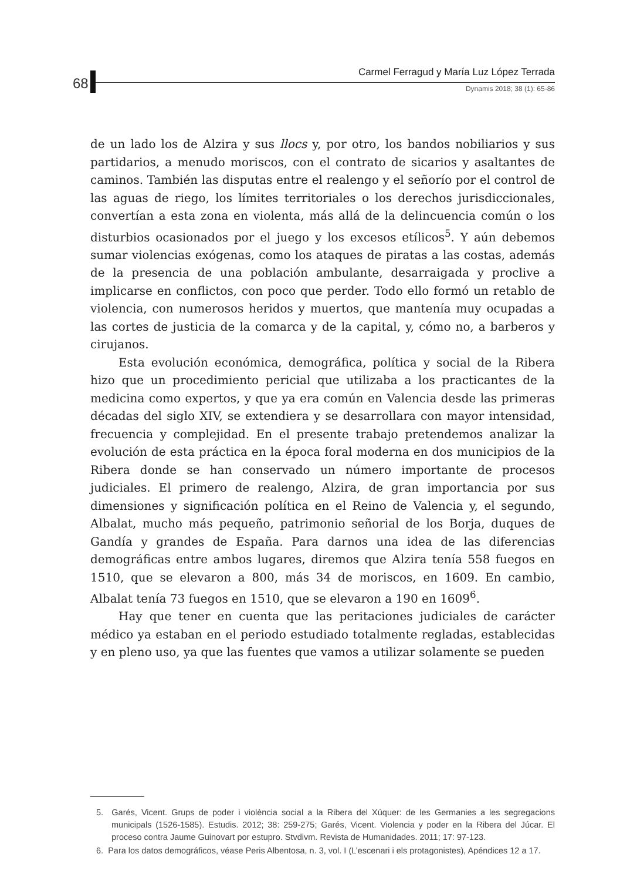68
Carmel Ferragud y María Luz López Terrada
Dynamis 2018; 38 (1): 65-86
de un lado los de Alzira y sus llocs y, por otro, los bandos nobiliarios y sus partidarios, a menudo moriscos, con el contrato de sicarios y asaltantes de caminos. También las disputas entre el realengo y el señorío por el control de las aguas de riego, los límites territoriales o los derechos jurisdiccionales, convertían a esta zona en violenta, más allá de la delincuencia común o los disturbios ocasionados por el juego y los excesos etílicos<sup>5</sup>. Y aún debemos sumar violencias exógenas, como los ataques de piratas a las costas, además de la presencia de una población ambulante, desarraigada y proclive a implicarse en conflictos, con poco que perder. Todo ello formó un retablo de violencia, con numerosos heridos y muertos, que mantenía muy ocupadas a las cortes de justicia de la comarca y de la capital, y, cómo no, a barberos y cirujanos.
Esta evolución económica, demográfica, política y social de la Ribera hizo que un procedimiento pericial que utilizaba a los practicantes de la medicina como expertos, y que ya era común en Valencia desde las primeras décadas del siglo XIV, se extendiera y se desarrollara con mayor intensidad, frecuencia y complejidad. En el presente trabajo pretendemos analizar la evolución de esta práctica en la época foral moderna en dos municipios de la Ribera donde se han conservado un número importante de procesos judiciales. El primero de realengo, Alzira, de gran importancia por sus dimensiones y significación política en el Reino de Valencia y, el segundo, Albalat, mucho más pequeño, patrimonio señorial de los Borja, duques de Gandía y grandes de España. Para darnos una idea de las diferencias demográficas entre ambos lugares, diremos que Alzira tenía 558 fuegos en 1510, que se elevaron a 800, más 34 de moriscos, en 1609. En cambio, Albalat tenía 73 fuegos en 1510, que se elevaron a 190 en 1609<sup>6</sup>.
Hay que tener en cuenta que las peritaciones judiciales de carácter médico ya estaban en el periodo estudiado totalmente regladas, establecidas y en pleno uso, ya que las fuentes que vamos a utilizar solamente se pueden
5. Garés, Vicent. Grups de poder i violència social a la Ribera del Xúquer: de les Germanies a les segregacions municipals (1526-1585). Estudis. 2012; 38: 259-275; Garés, Vicent. Violencia y poder en la Ribera del Júcar. El proceso contra Jaume Guinovart por estupro. Stvdivm. Revista de Humanidades. 2011; 17: 97-123.
6. Para los datos demográficos, véase Peris Albentosa, n. 3, vol. I (L’escenari i els protagonistes), Apéndices 12 a 17.